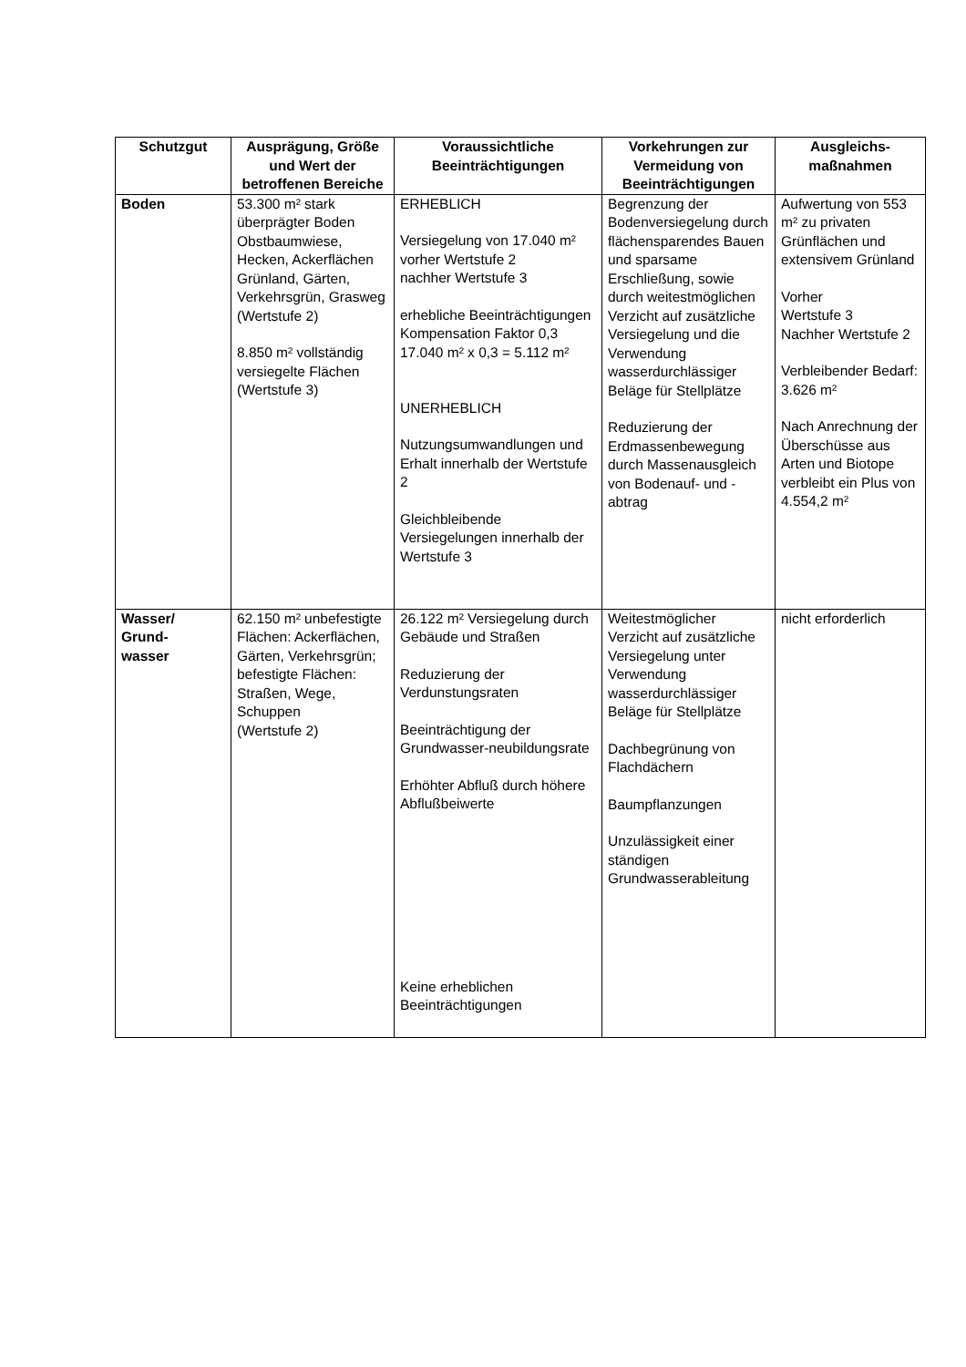| Schutzgut | Ausprägung, Größe und Wert der betroffenen Bereiche | Voraussichtliche Beeinträchtigungen | Vorkehrungen zur Vermeidung von Beeinträchtigungen | Ausgleichs-maßnahmen |
| --- | --- | --- | --- | --- |
| Boden | 53.300 m² stark überprägter Boden Obstbaumwiese, Hecken, Ackerflächen Grünland, Gärten, Verkehrsgrün, Grasweg (Wertstufe 2) 8.850 m² vollständig versiegelte Flächen (Wertstufe 3) | ERHEBLICH Versiegelung von 17.040 m² vorher Wertstufe 2 nachher Wertstufe 3 erhebliche Beeinträchtigungen Kompensation Faktor 0,3 17.040 m² x 0,3 = 5.112 m² UNERHEBLICH Nutzungsumwandlungen und Erhalt innerhalb der Wertstufe 2 Gleichbleibende Versiegelungen innerhalb der Wertstufe 3 | Begrenzung der Bodenversiegelung durch flächensparendes Bauen und sparsame Erschließung, sowie durch weitestmöglichen Verzicht auf zusätzliche Versiegelung und die Verwendung wasserdurchlässiger Beläge für Stellplätze Reduzierung der Erdmassenbewegung durch Massenausgleich von Bodenauf- und -abtrag | Aufwertung von 553 m² zu privaten Grünflächen und extensivem Grünland Vorher Wertstufe 3 Nachher Wertstufe 2 Verbleibender Bedarf: 3.626 m² Nach Anrechnung der Überschüsse aus Arten und Biotope verbleibt ein Plus von 4.554,2 m² |
| Wasser/ Grund- wasser | 62.150 m² unbefestigte Flächen: Ackerflächen, Gärten, Verkehrsgrün; befestigte Flächen: Straßen, Wege, Schuppen (Wertstufe 2) | 26.122 m² Versiegelung durch Gebäude und Straßen Reduzierung der Verdunstungsraten Beeinträchtigung der Grundwasser-neubildungsrate Erhöhter Abfluß durch höhere Abflußbeiwerte Keine erheblichen Beeinträchtigungen | Weitestmöglicher Verzicht auf zusätzliche Versiegelung unter Verwendung wasserdurchlässiger Beläge für Stellplätze Dachbegrünung von Flachdächern Baumpflanzungen Unzulässigkeit einer ständigen Grundwasserableitung | nicht erforderlich |